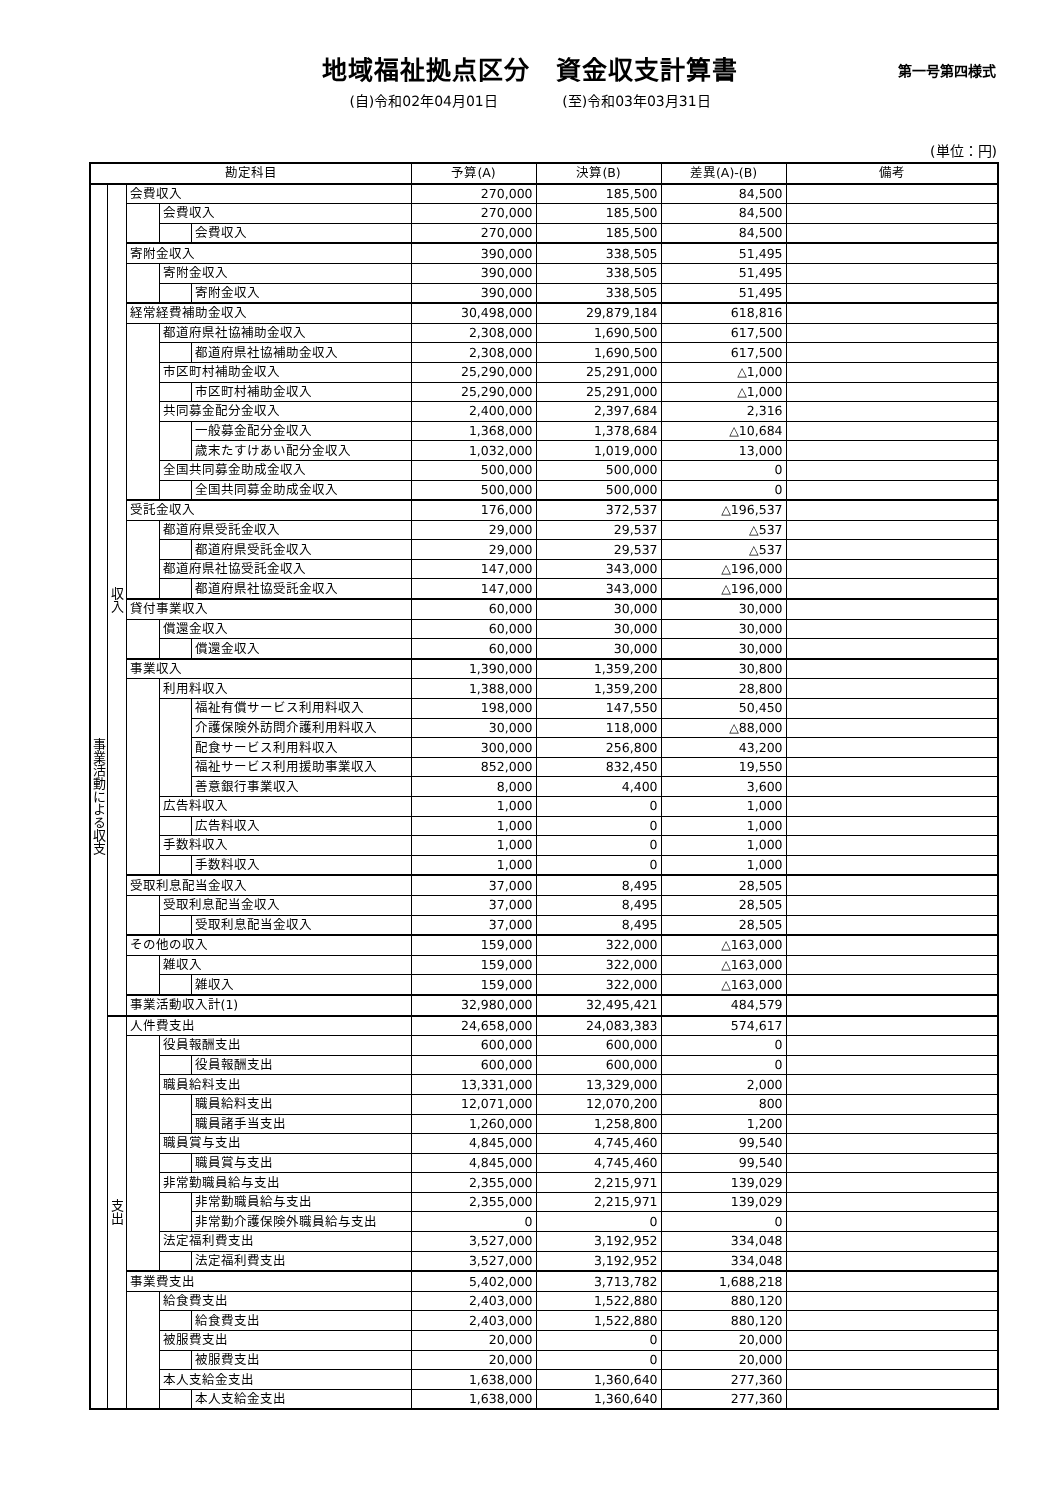地域福祉拠点区分　資金収支計算書
第一号第四様式
(自)令和02年04月01日 (至)令和03年03月31日
(単位：円)
| 勘定科目 | | | | | 予算(A) | 決算(B) | 差異(A)-(B) | 備考 |
| --- | --- | --- | --- | --- | --- | --- | --- | --- |
| 事業活動による収支 | 収入 | 会費収入 | | | 270,000 | 185,500 | 84,500 | |
| | | | 会費収入 | | 270,000 | 185,500 | 84,500 | |
| | | | | 会費収入 | 270,000 | 185,500 | 84,500 | |
| | | 寄附金収入 | | | 390,000 | 338,505 | 51,495 | |
| | | | 寄附金収入 | | 390,000 | 338,505 | 51,495 | |
| | | | | 寄附金収入 | 390,000 | 338,505 | 51,495 | |
| | | 経常経費補助金収入 | | | 30,498,000 | 29,879,184 | 618,816 | |
| | | | 都道府県社協補助金収入 | | 2,308,000 | 1,690,500 | 617,500 | |
| | | | | 都道府県社協補助金収入 | 2,308,000 | 1,690,500 | 617,500 | |
| | | | 市区町村補助金収入 | | 25,290,000 | 25,291,000 | △1,000 | |
| | | | | 市区町村補助金収入 | 25,290,000 | 25,291,000 | △1,000 | |
| | | | 共同募金配分金収入 | | 2,400,000 | 2,397,684 | 2,316 | |
| | | | | 一般募金配分金収入 | 1,368,000 | 1,378,684 | △10,684 | |
| | | | | 歳末たすけあい配分金収入 | 1,032,000 | 1,019,000 | 13,000 | |
| | | | 全国共同募金助成金収入 | | 500,000 | 500,000 | 0 | |
| | | | | 全国共同募金助成金収入 | 500,000 | 500,000 | 0 | |
| | | 受託金収入 | | | 176,000 | 372,537 | △196,537 | |
| | | | 都道府県受託金収入 | | 29,000 | 29,537 | △537 | |
| | | | | 都道府県受託金収入 | 29,000 | 29,537 | △537 | |
| | | | 都道府県社協受託金収入 | | 147,000 | 343,000 | △196,000 | |
| | | | | 都道府県社協受託金収入 | 147,000 | 343,000 | △196,000 | |
| | | 貸付事業収入 | | | 60,000 | 30,000 | 30,000 | |
| | | | 償還金収入 | | 60,000 | 30,000 | 30,000 | |
| | | | | 償還金収入 | 60,000 | 30,000 | 30,000 | |
| | | 事業収入 | | | 1,390,000 | 1,359,200 | 30,800 | |
| | | | 利用料収入 | | 1,388,000 | 1,359,200 | 28,800 | |
| | | | | 福祉有償サービス利用料収入 | 198,000 | 147,550 | 50,450 | |
| | | | | 介護保険外訪問介護利用料収入 | 30,000 | 118,000 | △88,000 | |
| | | | | 配食サービス利用料収入 | 300,000 | 256,800 | 43,200 | |
| | | | | 福祉サービス利用援助事業収入 | 852,000 | 832,450 | 19,550 | |
| | | | | 善意銀行事業収入 | 8,000 | 4,400 | 3,600 | |
| | | | 広告料収入 | | 1,000 | 0 | 1,000 | |
| | | | | 広告料収入 | 1,000 | 0 | 1,000 | |
| | | | 手数料収入 | | 1,000 | 0 | 1,000 | |
| | | | | 手数料収入 | 1,000 | 0 | 1,000 | |
| | | 受取利息配当金収入 | | | 37,000 | 8,495 | 28,505 | |
| | | | 受取利息配当金収入 | | 37,000 | 8,495 | 28,505 | |
| | | | | 受取利息配当金収入 | 37,000 | 8,495 | 28,505 | |
| | | その他の収入 | | | 159,000 | 322,000 | △163,000 | |
| | | | 雑収入 | | 159,000 | 322,000 | △163,000 | |
| | | | | 雑収入 | 159,000 | 322,000 | △163,000 | |
| | | 事業活動収入計(1) | | | 32,980,000 | 32,495,421 | 484,579 | |
| | 支出 | 人件費支出 | | | 24,658,000 | 24,083,383 | 574,617 | |
| | | | 役員報酬支出 | | 600,000 | 600,000 | 0 | |
| | | | | 役員報酬支出 | 600,000 | 600,000 | 0 | |
| | | | 職員給料支出 | | 13,331,000 | 13,329,000 | 2,000 | |
| | | | | 職員給料支出 | 12,071,000 | 12,070,200 | 800 | |
| | | | | 職員諸手当支出 | 1,260,000 | 1,258,800 | 1,200 | |
| | | | 職員賞与支出 | | 4,845,000 | 4,745,460 | 99,540 | |
| | | | | 職員賞与支出 | 4,845,000 | 4,745,460 | 99,540 | |
| | | | 非常勤職員給与支出 | | 2,355,000 | 2,215,971 | 139,029 | |
| | | | | 非常勤職員給与支出 | 2,355,000 | 2,215,971 | 139,029 | |
| | | | | 非常勤介護保険外職員給与支出 | 0 | 0 | 0 | |
| | | | 法定福利費支出 | | 3,527,000 | 3,192,952 | 334,048 | |
| | | | | 法定福利費支出 | 3,527,000 | 3,192,952 | 334,048 | |
| | | 事業費支出 | | | 5,402,000 | 3,713,782 | 1,688,218 | |
| | | | 給食費支出 | | 2,403,000 | 1,522,880 | 880,120 | |
| | | | | 給食費支出 | 2,403,000 | 1,522,880 | 880,120 | |
| | | | 被服費支出 | | 20,000 | 0 | 20,000 | |
| | | | | 被服費支出 | 20,000 | 0 | 20,000 | |
| | | | 本人支給金支出 | | 1,638,000 | 1,360,640 | 277,360 | |
| | | | | 本人支給金支出 | 1,638,000 | 1,360,640 | 277,360 | |